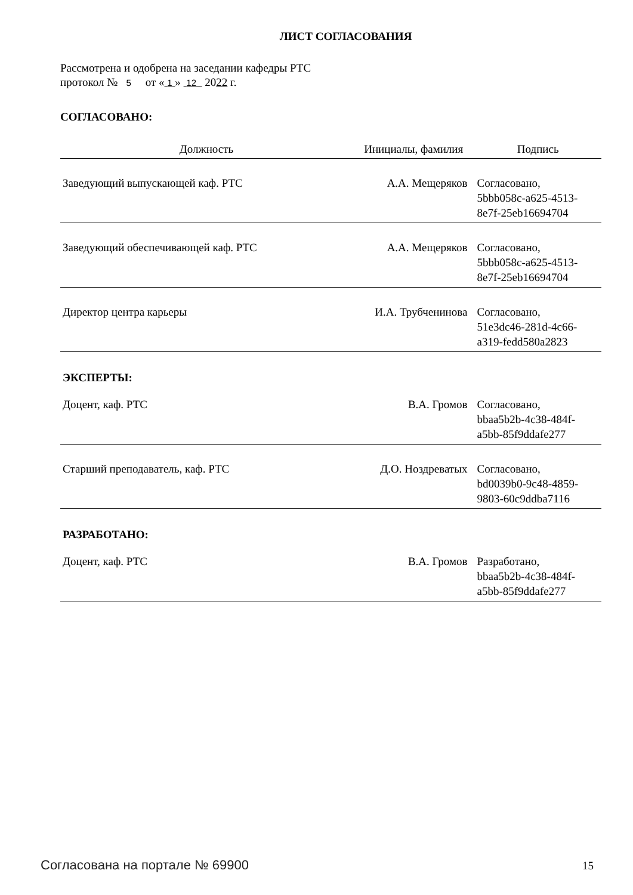ЛИСТ СОГЛАСОВАНИЯ
Рассмотрена и одобрена на заседании кафедры РТС
протокол № 5 от « 1 » 12 2022 г.
СОГЛАСОВАНО:
| Должность | Инициалы, фамилия | Подпись |
| --- | --- | --- |
| Заведующий выпускающей каф. РТС | А.А. Мещеряков | Согласовано, 5bbb058c-a625-4513- 8e7f-25eb16694704 |
| Заведующий обеспечивающей каф. РТС | А.А. Мещеряков | Согласовано, 5bbb058c-a625-4513- 8e7f-25eb16694704 |
| Директор центра карьеры | И.А. Трубченинова | Согласовано, 51e3dc46-281d-4c66- a319-fedd580a2823 |
| ЭКСПЕРТЫ: | | |
| Доцент, каф. РТС | В.А. Громов | Согласовано, bbaa5b2b-4c38-484f- a5bb-85f9ddafe277 |
| Старший преподаватель, каф. РТС | Д.О. Ноздреватых | Согласовано, bd0039b0-9c48-4859- 9803-60c9ddba7116 |
| РАЗРАБОТАНО: | | |
| Доцент, каф. РТС | В.А. Громов | Разработано, bbaa5b2b-4c38-484f- a5bb-85f9ddafe277 |
Согласована на портале № 69900 15